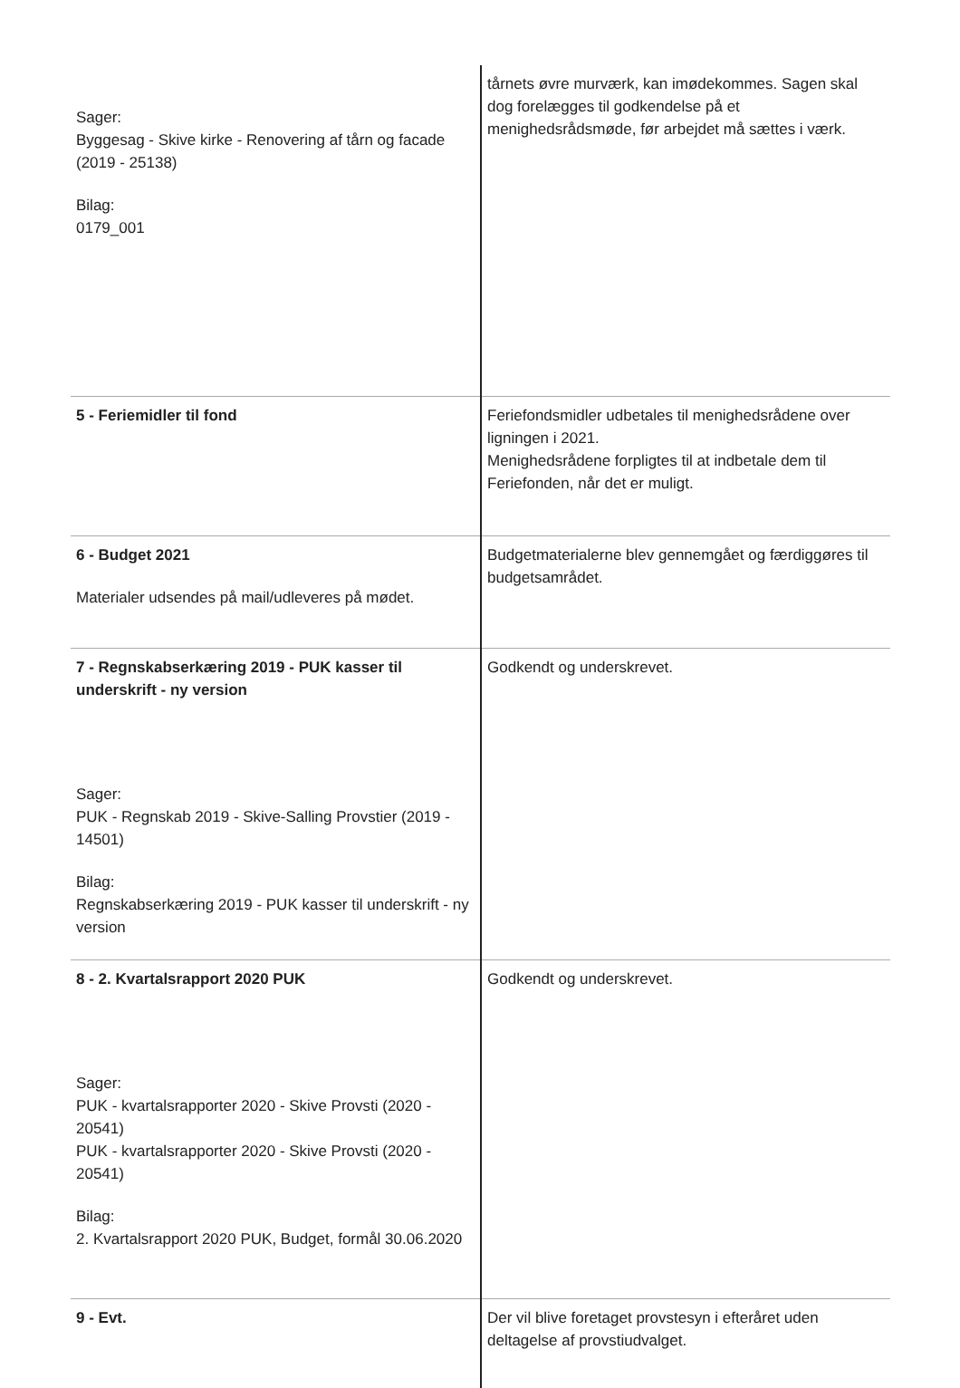| Sager: Byggesag - Skive kirke - Renovering af tårn og facade (2019 - 25138) Bilag: 0179_001 | tårnets øvre murværk, kan imødekommes. Sagen skal dog forelægges til godkendelse på et menighedsrådsmøde, før arbejdet må sættes i værk. |
| 5 - Feriemidler til fond | Feriefondsmidler udbetales til menighedsrådene over ligningen i 2021. Menighedsrådene forpligtes til at indbetale dem til Feriefonden, når det er muligt. |
| 6 - Budget 2021 Materialer udsendes på mail/udleveres på mødet. | Budgetmaterialerne blev gennemgået og færdiggøres til budgetsamrådet. |
| 7 - Regnskabserkæring 2019 - PUK kasser til underskrift - ny version Sager: PUK - Regnskab 2019 - Skive-Salling Provstier (2019 - 14501) Bilag: Regnskabserkæring 2019 - PUK kasser til underskrift - ny version | Godkendt og underskrevet. |
| 8 - 2. Kvartalsrapport 2020 PUK Sager: PUK - kvartalsrapporter 2020 - Skive Provsti (2020 - 20541) PUK - kvartalsrapporter 2020 - Skive Provsti (2020 - 20541) Bilag: 2. Kvartalsrapport 2020 PUK, Budget, formål 30.06.2020 | Godkendt og underskrevet. |
| 9 - Evt. | Der vil blive foretaget provstesyn i efteråret uden deltagelse af provstiudvalget. |